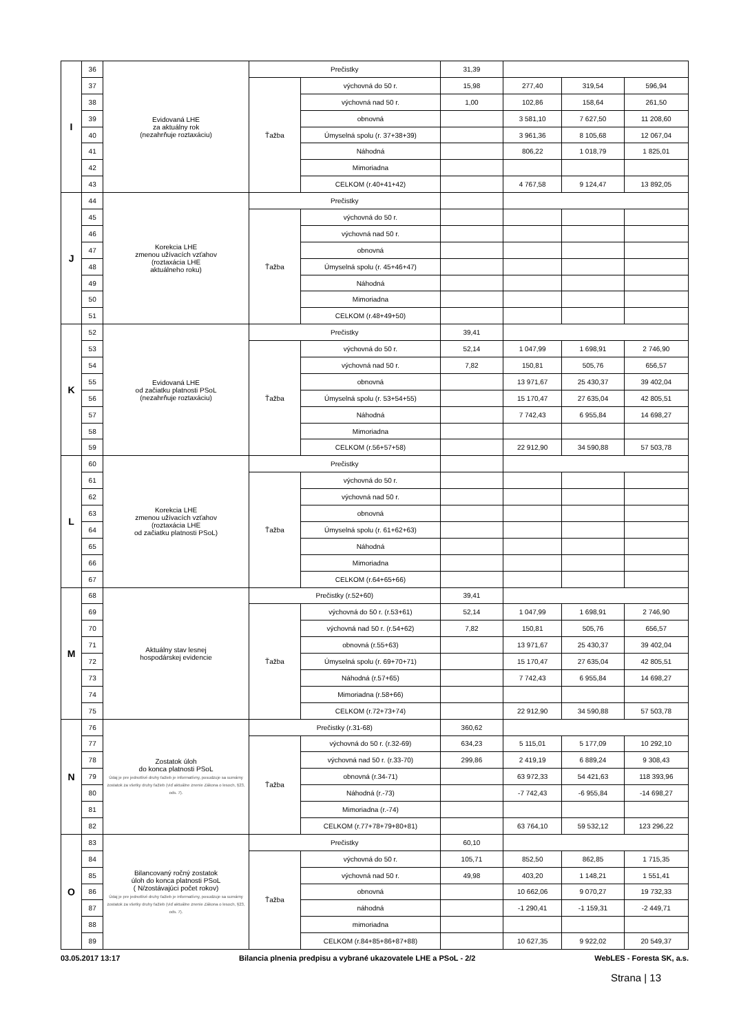| I | 36 | Evidovaná LHE za aktuálny rok (nezahrňuje roztaxáciu) | Prečistky | | 31,39 | | | |
| | 37 | | Ťažba | výchovná do 50 r. | 15,98 | 277,40 | 319,54 | 596,94 |
| | 38 | | | výchovná nad 50 r. | 1,00 | 102,86 | 158,64 | 261,50 |
| | 39 | | | obnovná | | 3 581,10 | 7 627,50 | 11 208,60 |
| | 40 | | | Úmyselná spolu (r. 37+38+39) | | 3 961,36 | 8 105,68 | 12 067,04 |
| | 41 | | | Náhodná | | 806,22 | 1 018,79 | 1 825,01 |
| | 42 | | | Mimoriadna | | | | |
| | 43 | | | CELKOM (r.40+41+42) | | 4 767,58 | 9 124,47 | 13 892,05 |
| J | 44 | Korekcia LHE zmenou užívacích vzťahov (roztaxácia LHE aktuálneho roku) | Prečistky | | | | | |
| | 45 | | Ťažba | výchovná do 50 r. | | | | |
| | 46 | | | výchovná nad 50 r. | | | | |
| | 47 | | | obnovná | | | | |
| | 48 | | | Úmyselná spolu (r. 45+46+47) | | | | |
| | 49 | | | Náhodná | | | | |
| | 50 | | | Mimoriadna | | | | |
| | 51 | | | CELKOM (r.48+49+50) | | | | |
| K | 52 | Evidovaná LHE od začiatku platnosti PSoL (nezahrňuje roztaxáciu) | Prečistky | | 39,41 | | | |
| | 53 | | Ťažba | výchovná do 50 r. | 52,14 | 1 047,99 | 1 698,91 | 2 746,90 |
| | 54 | | | výchovná nad 50 r. | 7,82 | 150,81 | 505,76 | 656,57 |
| | 55 | | | obnovná | | 13 971,67 | 25 430,37 | 39 402,04 |
| | 56 | | | Úmyselná spolu (r. 53+54+55) | | 15 170,47 | 27 635,04 | 42 805,51 |
| | 57 | | | Náhodná | | 7 742,43 | 6 955,84 | 14 698,27 |
| | 58 | | | Mimoriadna | | | | |
| | 59 | | | CELKOM (r.56+57+58) | | 22 912,90 | 34 590,88 | 57 503,78 |
| L | 60 | Korekcia LHE zmenou užívacích vzťahov (roztaxácia LHE od začiatku platnosti PSoL) | Prečistky | | | | | |
| | 61 | | Ťažba | výchovná do 50 r. | | | | |
| | 62 | | | výchovná nad 50 r. | | | | |
| | 63 | | | obnovná | | | | |
| | 64 | | | Úmyselná spolu (r. 61+62+63) | | | | |
| | 65 | | | Náhodná | | | | |
| | 66 | | | Mimoriadna | | | | |
| | 67 | | | CELKOM (r.64+65+66) | | | | |
| M | 68 | Aktuálny stav lesnej hospodárskej evidencie | Prečistky (r.52+60) | | 39,41 | | | |
| | 69 | | Ťažba | výchovná do 50 r. (r.53+61) | 52,14 | 1 047,99 | 1 698,91 | 2 746,90 |
| | 70 | | | výchovná nad 50 r. (r.54+62) | 7,82 | 150,81 | 505,76 | 656,57 |
| | 71 | | | obnovná (r.55+63) | | 13 971,67 | 25 430,37 | 39 402,04 |
| | 72 | | | Úmyselná spolu (r. 69+70+71) | | 15 170,47 | 27 635,04 | 42 805,51 |
| | 73 | | | Náhodná (r.57+65) | | 7 742,43 | 6 955,84 | 14 698,27 |
| | 74 | | | Mimoriadna (r.58+66) | | | | |
| | 75 | | | CELKOM (r.72+73+74) | | 22 912,90 | 34 590,88 | 57 503,78 |
| N | 76 | Zostatok úloh do konca platnosti PSoL Údaj je pre jednotlivé druhy ťažieb je informatívny, posudzuje sa sumárny zostatok za všetky druhy ťažieb (viď aktuálne znenie Zákona o lesoch, §23, ods. 7). | Prečistky (r.31-68) | | 360,62 | | | |
| | 77 | | Ťažba | výchovná do 50 r. (r.32-69) | 634,23 | 5 115,01 | 5 177,09 | 10 292,10 |
| | 78 | | | výchovná nad 50 r. (r.33-70) | 299,86 | 2 419,19 | 6 889,24 | 9 308,43 |
| | 79 | | | obnovná (r.34-71) | | 63 972,33 | 54 421,63 | 118 393,96 |
| | 80 | | | Náhodná (r.-73) | | -7 742,43 | -6 955,84 | -14 698,27 |
| | 81 | | | Mimoriadna (r.-74) | | | | |
| | 82 | | | CELKOM (r.77+78+79+80+81) | | 63 764,10 | 59 532,12 | 123 296,22 |
| O | 83 | Bilancovaný ročný zostatok úloh do konca platnosti PSoL ( N/zostávajúci počet rokov) Údaj je pre jednotlivé druhy ťažieb je informatívny, posudzuje sa sumárny zostatok za všetky druhy ťažieb (viď aktuálne znenie Zákona o lesoch, §23, ods. 7). | Prečistky | | 60,10 | | | |
| | 84 | | Ťažba | výchovná do 50 r. | 105,71 | 852,50 | 862,85 | 1 715,35 |
| | 85 | | | výchovná nad 50 r. | 49,98 | 403,20 | 1 148,21 | 1 551,41 |
| | 86 | | | obnovná | | 10 662,06 | 9 070,27 | 19 732,33 |
| | 87 | | | náhodná | | -1 290,41 | -1 159,31 | -2 449,71 |
| | 88 | | | mimoriadna | | | | |
| | 89 | | | CELKOM (r.84+85+86+87+88) | | 10 627,35 | 9 922,02 | 20 549,37 |
03.05.2017 13:17 Bilancia plnenia predpisu a vybrané ukazovatele LHE a PSoL - 2/2 WebLES - Foresta SK, a.s.
Strana | 13